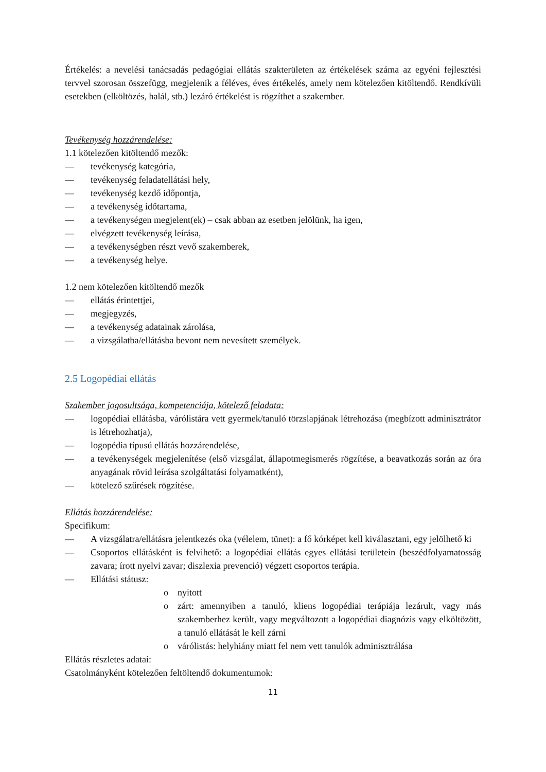Értékelés: a nevelési tanácsadás pedagógiai ellátás szakterületen az értékelések száma az egyéni fejlesztési tervvel szorosan összefügg, megjelenik a féléves, éves értékelés, amely nem kötelezően kitöltendő. Rendkívüli esetekben (elköltözés, halál, stb.) lezáró értékelést is rögzíthet a szakember.
Tevékenység hozzárendelése:
1.1 kötelezően kitöltendő mezők:
— tevékenység kategória,
— tevékenység feladatellátási hely,
— tevékenység kezdő időpontja,
— a tevékenység időtartama,
— a tevékenységen megjelent(ek) – csak abban az esetben jelölünk, ha igen,
— elvégzett tevékenység leírása,
— a tevékenységben részt vevő szakemberek,
— a tevékenység helye.
1.2 nem kötelezően kitöltendő mezők
— ellátás érintettjei,
— megjegyzés,
— a tevékenység adatainak zárolása,
— a vizsgálatba/ellátásba bevont nem nevesített személyek.
2.5 Logopédiai ellátás
Szakember jogosultsága, kompetenciája, kötelező feladata:
— logopédiai ellátásba, várólistára vett gyermek/tanuló törzslapjának létrehozása (megbízott adminisztrátor is létrehozhatja),
— logopédia típusú ellátás hozzárendelése,
— a tevékenységek megjelenítése (első vizsgálat, állapotmegismerés rögzítése, a beavatkozás során az óra anyagának rövid leírása szolgáltatási folyamatként),
— kötelező szűrések rögzítése.
Ellátás hozzárendelése:
Specifikum:
— A vizsgálatra/ellátásra jelentkezés oka (vélelem, tünet): a fő kórképet kell kiválasztani, egy jelölhető ki
— Csoportos ellátásként is felvihető: a logopédiai ellátás egyes ellátási területein (beszédfolyamatosság zavara; írott nyelvi zavar; diszlexia prevenció) végzett csoportos terápia.
— Ellátási státusz:
o nyitott
o zárt: amennyiben a tanuló, kliens logopédiai terápiája lezárult, vagy más szakemberhez került, vagy megváltozott a logopédiai diagnózis vagy elköltözött, a tanuló ellátását le kell zárni
o várólistás: helyhiány miatt fel nem vett tanulók adminisztrálása
Ellátás részletes adatai:
Csatolmányként kötelezően feltöltendő dokumentumok:
11